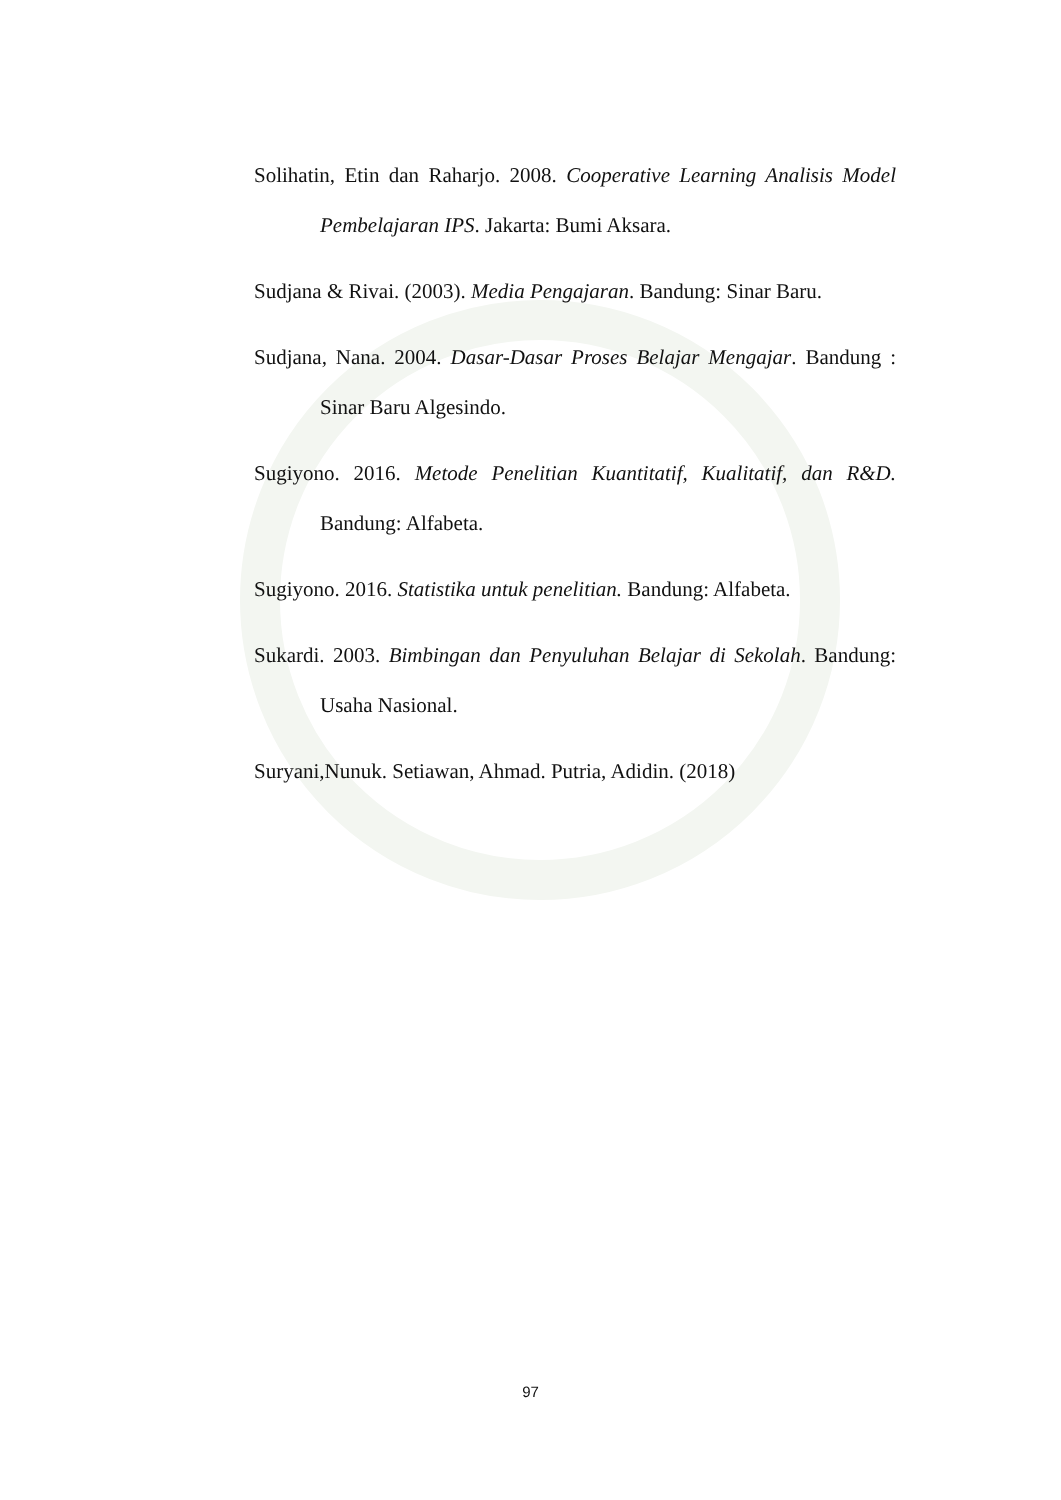Solihatin, Etin dan Raharjo. 2008. Cooperative Learning Analisis Model Pembelajaran IPS. Jakarta: Bumi Aksara.
Sudjana & Rivai. (2003). Media Pengajaran. Bandung: Sinar Baru.
Sudjana, Nana. 2004. Dasar-Dasar Proses Belajar Mengajar. Bandung : Sinar Baru Algesindo.
Sugiyono. 2016. Metode Penelitian Kuantitatif, Kualitatif, dan R&D. Bandung: Alfabeta.
Sugiyono. 2016. Statistika untuk penelitian. Bandung: Alfabeta.
Sukardi. 2003. Bimbingan dan Penyuluhan Belajar di Sekolah. Bandung: Usaha Nasional.
Suryani,Nunuk. Setiawan, Ahmad. Putria, Adidin. (2018)
97